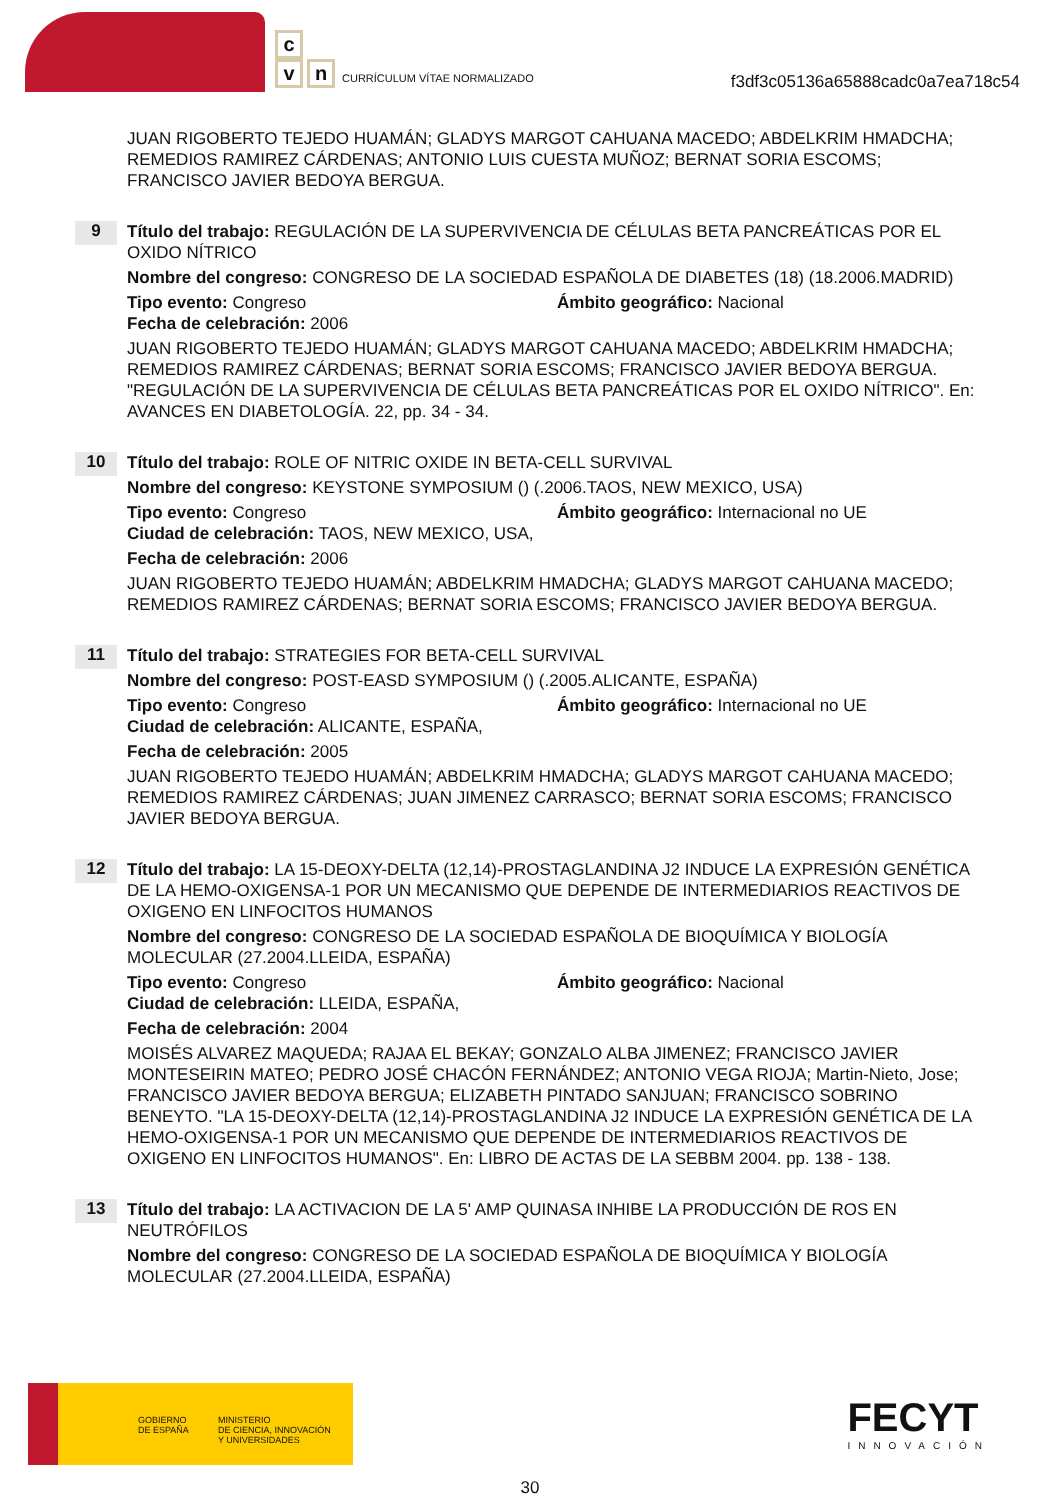c
v n
CURRÍCULUM VÍTAE NORMALIZADO
f3df3c05136a65888cadc0a7ea718c54
JUAN RIGOBERTO TEJEDO HUAMÁN; GLADYS MARGOT CAHUANA MACEDO; ABDELKRIM HMADCHA; REMEDIOS RAMIREZ CÁRDENAS; ANTONIO LUIS CUESTA MUÑOZ; BERNAT SORIA ESCOMS; FRANCISCO JAVIER BEDOYA BERGUA.
9
Título del trabajo: REGULACIÓN DE LA SUPERVIVENCIA DE CÉLULAS BETA PANCREÁTICAS POR EL OXIDO NÍTRICO
Nombre del congreso: CONGRESO DE LA SOCIEDAD ESPAÑOLA DE DIABETES (18) (18.2006.MADRID)
Tipo evento: Congreso Ámbito geográfico: Nacional
Fecha de celebración: 2006
JUAN RIGOBERTO TEJEDO HUAMÁN; GLADYS MARGOT CAHUANA MACEDO; ABDELKRIM HMADCHA; REMEDIOS RAMIREZ CÁRDENAS; BERNAT SORIA ESCOMS; FRANCISCO JAVIER BEDOYA BERGUA. "REGULACIÓN DE LA SUPERVIVENCIA DE CÉLULAS BETA PANCREÁTICAS POR EL OXIDO NÍTRICO". En: AVANCES EN DIABETOLOGÍA. 22, pp. 34 - 34.
10
Título del trabajo: ROLE OF NITRIC OXIDE IN BETA-CELL SURVIVAL
Nombre del congreso: KEYSTONE SYMPOSIUM () (.2006.TAOS, NEW MEXICO, USA)
Tipo evento: Congreso Ámbito geográfico: Internacional no UE
Ciudad de celebración: TAOS, NEW MEXICO, USA,
Fecha de celebración: 2006
JUAN RIGOBERTO TEJEDO HUAMÁN; ABDELKRIM HMADCHA; GLADYS MARGOT CAHUANA MACEDO; REMEDIOS RAMIREZ CÁRDENAS; BERNAT SORIA ESCOMS; FRANCISCO JAVIER BEDOYA BERGUA.
11
Título del trabajo: STRATEGIES FOR BETA-CELL SURVIVAL
Nombre del congreso: POST-EASD SYMPOSIUM () (.2005.ALICANTE, ESPAÑA)
Tipo evento: Congreso Ámbito geográfico: Internacional no UE
Ciudad de celebración: ALICANTE, ESPAÑA,
Fecha de celebración: 2005
JUAN RIGOBERTO TEJEDO HUAMÁN; ABDELKRIM HMADCHA; GLADYS MARGOT CAHUANA MACEDO; REMEDIOS RAMIREZ CÁRDENAS; JUAN JIMENEZ CARRASCO; BERNAT SORIA ESCOMS; FRANCISCO JAVIER BEDOYA BERGUA.
12
Título del trabajo: LA 15-DEOXY-DELTA (12,14)-PROSTAGLANDINA J2 INDUCE LA EXPRESIÓN GENÉTICA DE LA HEMO-OXIGENSA-1 POR UN MECANISMO QUE DEPENDE DE INTERMEDIARIOS REACTIVOS DE OXIGENO EN LINFOCITOS HUMANOS
Nombre del congreso: CONGRESO DE LA SOCIEDAD ESPAÑOLA DE BIOQUÍMICA Y BIOLOGÍA MOLECULAR (27.2004.LLEIDA, ESPAÑA)
Tipo evento: Congreso Ámbito geográfico: Nacional
Ciudad de celebración: LLEIDA, ESPAÑA,
Fecha de celebración: 2004
MOISÉS ALVAREZ MAQUEDA; RAJAA EL BEKAY; GONZALO ALBA JIMENEZ; FRANCISCO JAVIER MONTESEIRIN MATEO; PEDRO JOSÉ CHACÓN FERNÁNDEZ; ANTONIO VEGA RIOJA; Martin-Nieto, Jose; FRANCISCO JAVIER BEDOYA BERGUA; ELIZABETH PINTADO SANJUAN; FRANCISCO SOBRINO BENEYTO. "LA 15-DEOXY-DELTA (12,14)-PROSTAGLANDINA J2 INDUCE LA EXPRESIÓN GENÉTICA DE LA HEMO-OXIGENSA-1 POR UN MECANISMO QUE DEPENDE DE INTERMEDIARIOS REACTIVOS DE OXIGENO EN LINFOCITOS HUMANOS". En: LIBRO DE ACTAS DE LA SEBBM 2004. pp. 138 - 138.
13
Título del trabajo: LA ACTIVACION DE LA 5' AMP QUINASA INHIBE LA PRODUCCIÓN DE ROS EN NEUTRÓFILOS
Nombre del congreso: CONGRESO DE LA SOCIEDAD ESPAÑOLA DE BIOQUÍMICA Y BIOLOGÍA MOLECULAR (27.2004.LLEIDA, ESPAÑA)
GOBIERNO
DE ESPAÑA
MINISTERIO
DE CIENCIA, INNOVACIÓN
Y UNIVERSIDADES
FECYT
INNOVACIÓN
30